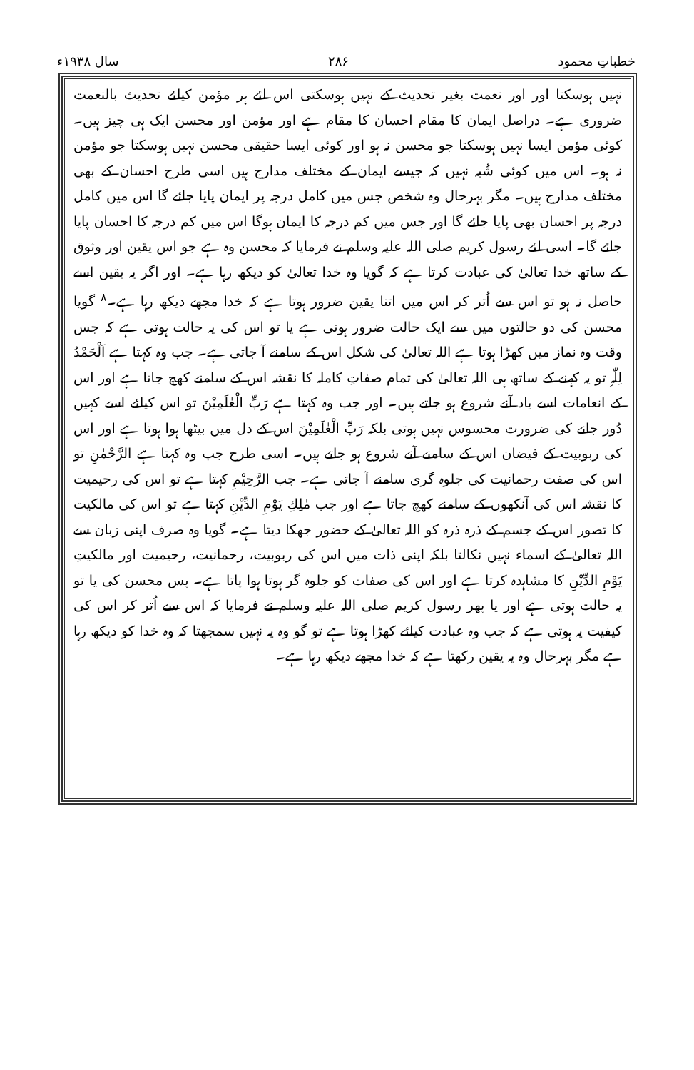خطباتِ محمود ۲۸۶ سال ۱۹۳۸ء
نہیں ہوسکتا اور اور نعمت بغیر تحدیث کے نہیں ہوسکتی اس لئے ہر مؤمن کیلئے تحدیث بالنعمت ضروری ہے۔ دراصل ایمان کا مقام احسان کا مقام ہے اور مؤمن اور محسن ایک ہی چیز ہیں۔ کوئی مؤمن ایسا نہیں ہوسکتا جو محسن نہ ہو اور کوئی ایسا حقیقی محسن نہیں ہوسکتا جو مؤمن نہ ہو۔ اس میں کوئی شُبہ نہیں کہ جیسے ایمان کے مختلف مدارج ہیں اسی طرح احسان کے بھی مختلف مدارج ہیں۔ مگر بہرحال وہ شخص جس میں کامل درجہ پر ایمان پایا جائے گا اس میں کامل درجہ پر احسان بھی پایا جائے گا اور جس میں کم درجہ کا ایمان ہوگا اس میں کم درجہ کا احسان پایا جائے گا۔ اسی لئے رسول کریم صلی اللہ علیہ وسلم نے فرمایا کہ محسن وہ ہے جو اس یقین اور وثوق کے ساتھ خدا تعالیٰ کی عبادت کرتا ہے کہ گویا وہ خدا تعالیٰ کو دیکھ رہا ہے۔ اور اگر یہ یقین اسے حاصل نہ ہو تو اس سے اُتر کر اس میں اتنا یقین ضرور ہوتا ہے کہ خدا مجھے دیکھ رہا ہے۔<sup>۸</sup> گویا محسن کی دو حالتوں میں سے ایک حالت ضرور ہوتی ہے یا تو اس کی یہ حالت ہوتی ہے کہ جس وقت وہ نماز میں کھڑا ہوتا ہے اللہ تعالیٰ کی شکل اس کے سامنے آ جاتی ہے۔ جب وہ کہتا ہے اَلْحَمْدُ لِلّٰہِ تو یہ کہنے کے ساتھ ہی اللہ تعالیٰ کی تمام صفاتِ کاملہ کا نقشہ اس کے سامنے کھچ جاتا ہے اور اس کے انعامات اسے یاد آنے شروع ہو جاتے ہیں۔ اور جب وہ کہتا ہے رَبِّ الْعٰلَمِیْنَ تو اس کیلئے اسے کہیں دُور جانے کی ضرورت محسوس نہیں ہوتی بلکہ رَبِّ الْعٰلَمِیْنَ اس کے دل میں بیٹھا ہوا ہوتا ہے اور اس کی ربوبیت کے فیضان اس کے سامنے آنے شروع ہو جاتے ہیں۔ اسی طرح جب وہ کہتا ہے الرَّحْمٰنِ تو اس کی صفت رحمانیت کی جلوہ گری سامنے آ جاتی ہے۔ جب الرَّحِیْمِ کہتا ہے تو اس کی رحیمیت کا نقشہ اس کی آنکھوں کے سامنے کھچ جاتا ہے اور جب مٰلِكِ یَوْمِ الدِّیْنِ کہتا ہے تو اس کی مالکیت کا تصور اس کے جسم کے ذرہ ذرہ کو اللہ تعالیٰ کے حضور جھکا دیتا ہے۔ گویا وہ صرف اپنی زبان سے اللہ تعالیٰ کے اسماء نہیں نکالتا بلکہ اپنی ذات میں اس کی ربوبیت، رحمانیت، رحیمیت اور مالکیتِ یَوْمِ الدِّیْنِ کا مشاہدہ کرتا ہے اور اس کی صفات کو جلوہ گر ہوتا ہوا پاتا ہے۔ پس محسن کی یا تو یہ حالت ہوتی ہے اور یا پھر رسول کریم صلی اللہ علیہ وسلم نے فرمایا کہ اس سے اُتر کر اس کی کیفیت یہ ہوتی ہے کہ جب وہ عبادت کیلئے کھڑا ہوتا ہے تو گو وہ یہ نہیں سمجھتا کہ وہ خدا کو دیکھ رہا ہے مگر بہرحال وہ یہ یقین رکھتا ہے کہ خدا مجھے دیکھ رہا ہے۔